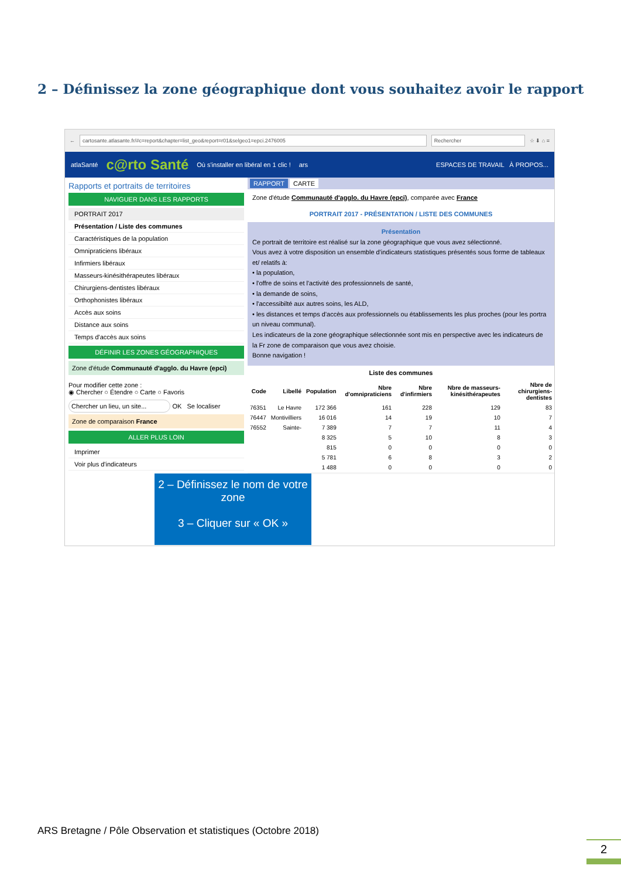2 – Définissez la zone géographique dont vous souhaitez avoir le rapport
← cartosante.atlasante.fr/#c=report&chapter=list_geo&report=r01&selgeo1=epci.2476005 Rechercher ☆ ⬇ ⌂ ≡
atlaSanté c@rto Santé Où s'installer en libéral en 1 clic ! ars ESPACES DE TRAVAIL À PROPOS...
Rapports et portraits de territoires
NAVIGUER DANS LES RAPPORTS
PORTRAIT 2017
Présentation / Liste des communes
Caractéristiques de la population
Omnipraticiens libéraux
Infirmiers libéraux
Masseurs-kinésithérapeutes libéraux
Chirurgiens-dentistes libéraux
Orthophonistes libéraux
Accès aux soins
Distance aux soins
Temps d'accès aux soins
DÉFINIR LES ZONES GÉOGRAPHIQUES
Zone d'étude Communauté d'agglo. du Havre (epci)
Pour modifier cette zone :
◉ Chercher ○ Étendre ○ Carte ○ Favoris
Chercher un lieu, un site... OK Se localiser
Zone de comparaison France
ALLER PLUS LOIN
Imprimer
Voir plus d'indicateurs
RAPPORT CARTE
Zone d'étude Communauté d'agglo. du Havre (epci), comparée avec France
PORTRAIT 2017 - PRÉSENTATION / LISTE DES COMMUNES
Présentation
Ce portrait de territoire est réalisé sur la zone géographique que vous avez sélectionné.
Vous avez à votre disposition un ensemble d'indicateurs statistiques présentés sous forme de tableaux et/ relatifs à:
• la population,
• l'offre de soins et l'activité des professionnels de santé,
• la demande de soins,
• l'accessibilté aux autres soins, les ALD,
• les distances et temps d'accès aux professionnels ou établissements les plus proches (pour les portra un niveau communal).
Les indicateurs de la zone géographique sélectionnée sont mis en perspective avec les indicateurs de la Fr zone de comparaison que vous avez choisie.
Bonne navigation !
Liste des communes
| Code | Libellé | Population | Nbre d'omnipraticiens | Nbre d'infirmiers | Nbre de masseurs-kinésithérapeutes | Nbre de chirurgiens-dentistes |
| --- | --- | --- | --- | --- | --- | --- |
| 76351 | Le Havre | 172 366 | 161 | 228 | 129 | 83 |
| 76447 | Montivilliers | 16 016 | 14 | 19 | 10 | 7 |
| 76552 | Sainte- | 7 389 | 7 | 7 | 11 | 4 |
| | | 8 325 | 5 | 10 | 8 | 3 |
| | | 815 | 0 | 0 | 0 | 0 |
| | | 5 781 | 6 | 8 | 3 | 2 |
| | | 1 488 | 0 | 0 | 0 | 0 |
2 – Définissez le nom de votre zone
3 – Cliquer sur « OK »
ARS Bretagne / Pôle Observation et statistiques (Octobre 2018)
2